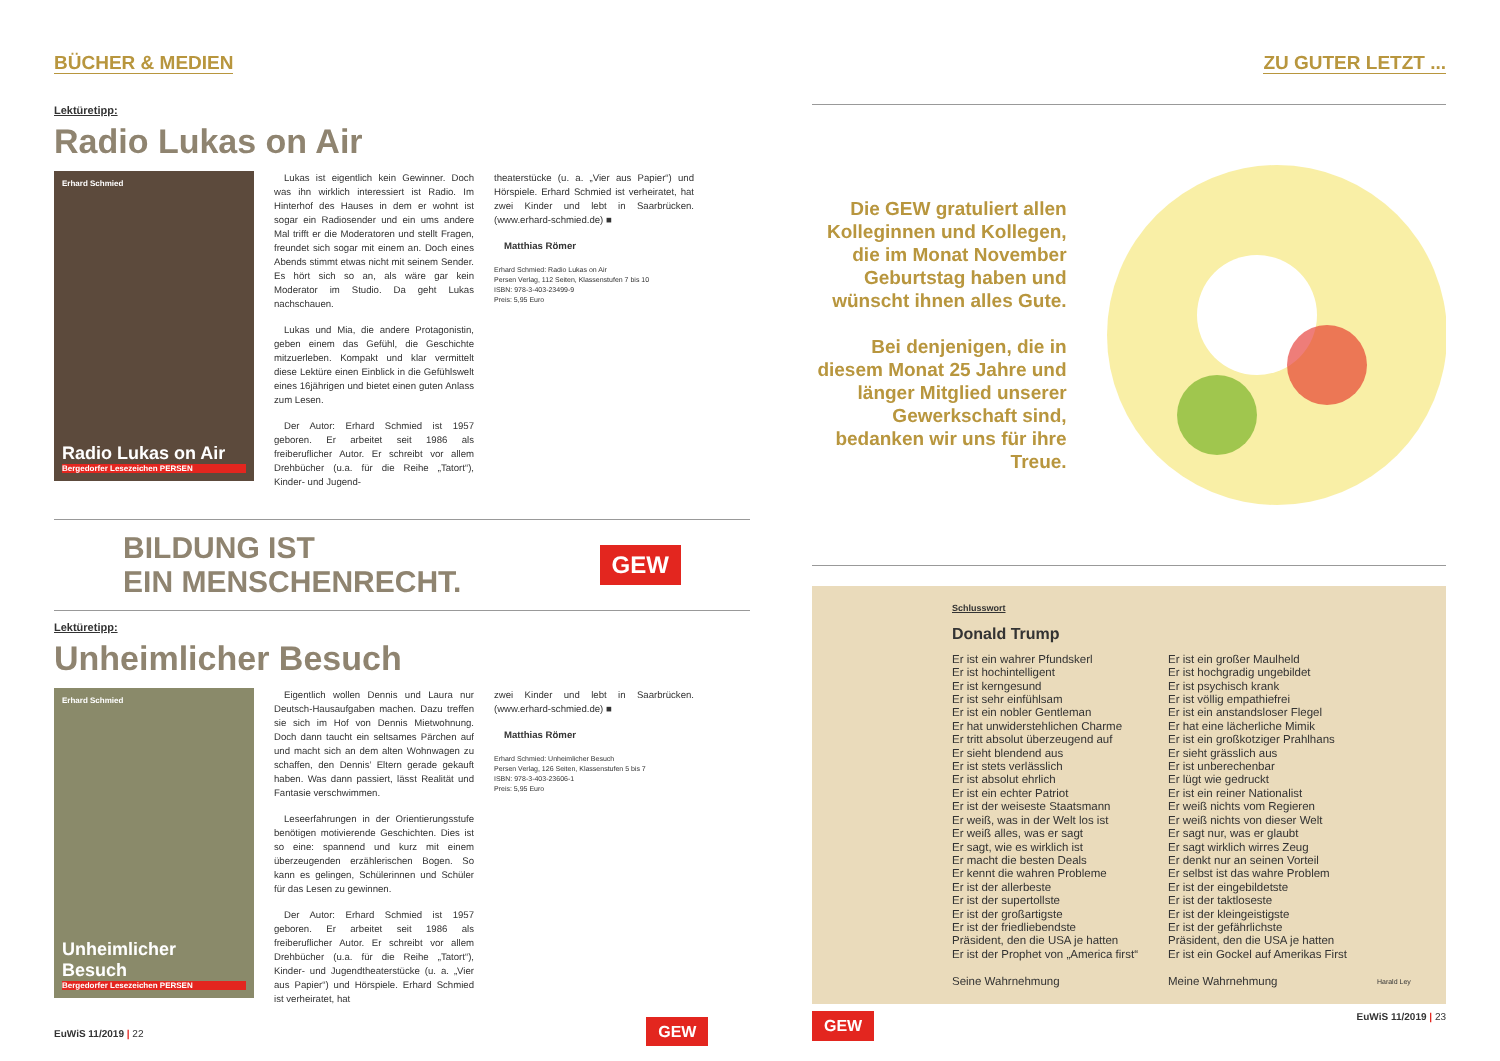BÜCHER & MEDIEN
Lektüretipp:
Radio Lukas on Air
Erhard Schmied
Radio Lukas on Air
Bergedorfer Lesezeichen PERSEN
Lukas ist eigentlich kein Gewinner. Doch was ihn wirklich interessiert ist Radio. Im Hinterhof des Hauses in dem er wohnt ist sogar ein Radiosender und ein ums andere Mal trifft er die Moderatoren und stellt Fragen, freundet sich sogar mit einem an. Doch eines Abends stimmt etwas nicht mit seinem Sender. Es hört sich so an, als wäre gar kein Moderator im Studio. Da geht Lukas nachschauen.
Lukas und Mia, die andere Protagonistin, geben einem das Gefühl, die Geschichte mitzuerleben. Kompakt und klar vermittelt diese Lektüre einen Einblick in die Gefühlswelt eines 16jährigen und bietet einen guten Anlass zum Lesen.
Der Autor: Erhard Schmied ist 1957 geboren. Er arbeitet seit 1986 als freiberuflicher Autor. Er schreibt vor allem Drehbücher (u.a. für die Reihe „Tatort“), Kinder- und Jugend-
theaterstücke (u. a. „Vier aus Papier“) und Hörspiele. Erhard Schmied ist verheiratet, hat zwei Kinder und lebt in Saarbrücken. (www.erhard-schmied.de) ■
Matthias Römer
Erhard Schmied: Radio Lukas on Air
Persen Verlag, 112 Seiten, Klassenstufen 7 bis 10
ISBN: 978-3-403-23499-9
Preis: 5,95 Euro
BILDUNG IST
EIN MENSCHENRECHT.
GEW
Lektüretipp:
Unheimlicher Besuch
Erhard Schmied
Unheimlicher Besuch
Bergedorfer Lesezeichen PERSEN
Eigentlich wollen Dennis und Laura nur Deutsch-Hausaufgaben machen. Dazu treffen sie sich im Hof von Dennis Mietwohnung. Doch dann taucht ein seltsames Pärchen auf und macht sich an dem alten Wohnwagen zu schaffen, den Dennis’ Eltern gerade gekauft haben. Was dann passiert, lässt Realität und Fantasie verschwimmen.
Leseerfahrungen in der Orientierungsstufe benötigen motivierende Geschichten. Dies ist so eine: spannend und kurz mit einem überzeugenden erzählerischen Bogen. So kann es gelingen, Schülerinnen und Schüler für das Lesen zu gewinnen.
Der Autor: Erhard Schmied ist 1957 geboren. Er arbeitet seit 1986 als freiberuflicher Autor. Er schreibt vor allem Drehbücher (u.a. für die Reihe „Tatort“), Kinder- und Jugendtheaterstücke (u. a. „Vier aus Papier“) und Hörspiele. Erhard Schmied ist verheiratet, hat
zwei Kinder und lebt in Saarbrücken. (www.erhard-schmied.de) ■
Matthias Römer
Erhard Schmied: Unheimlicher Besuch
Persen Verlag, 126 Seiten, Klassenstufen 5 bis 7
ISBN: 978-3-403-23606-1
Preis: 5,95 Euro
EuWiS 11/2019 | 22 GEW
ZU GUTER LETZT ...
Die GEW gratuliert allen Kolleginnen und Kollegen, die im Monat November Geburtstag haben und wünscht ihnen alles Gute.
Bei denjenigen, die in diesem Monat 25 Jahre und länger Mitglied unserer Gewerkschaft sind, bedanken wir uns für ihre Treue.
Schlusswort
Donald Trump
Er ist ein wahrer Pfundskerl
Er ist hochintelligent
Er ist kerngesund
Er ist sehr einfühlsam
Er ist ein nobler Gentleman
Er hat unwiderstehlichen Charme
Er tritt absolut überzeugend auf
Er sieht blendend aus
Er ist stets verlässlich
Er ist absolut ehrlich
Er ist ein echter Patriot
Er ist der weiseste Staatsmann
Er weiß, was in der Welt los ist
Er weiß alles, was er sagt
Er sagt, wie es wirklich ist
Er macht die besten Deals
Er kennt die wahren Probleme
Er ist der allerbeste
Er ist der supertollste
Er ist der großartigste
Er ist der friedliebendste
Präsident, den die USA je hatten
Er ist der Prophet von „America first“
Seine Wahrnehmung
Er ist ein großer Maulheld
Er ist hochgradig ungebildet
Er ist psychisch krank
Er ist völlig empathiefrei
Er ist ein anstandsloser Flegel
Er hat eine lächerliche Mimik
Er ist ein großkotziger Prahlhans
Er sieht grässlich aus
Er ist unberechenbar
Er lügt wie gedruckt
Er ist ein reiner Nationalist
Er weiß nichts vom Regieren
Er weiß nichts von dieser Welt
Er sagt nur, was er glaubt
Er sagt wirklich wirres Zeug
Er denkt nur an seinen Vorteil
Er selbst ist das wahre Problem
Er ist der eingebildetste
Er ist der taktloseste
Er ist der kleingeistigste
Er ist der gefährlichste
Präsident, den die USA je hatten
Er ist ein Gockel auf Amerikas First
Meine Wahrnehmung
Harald Ley
GEW EuWiS 11/2019 | 23